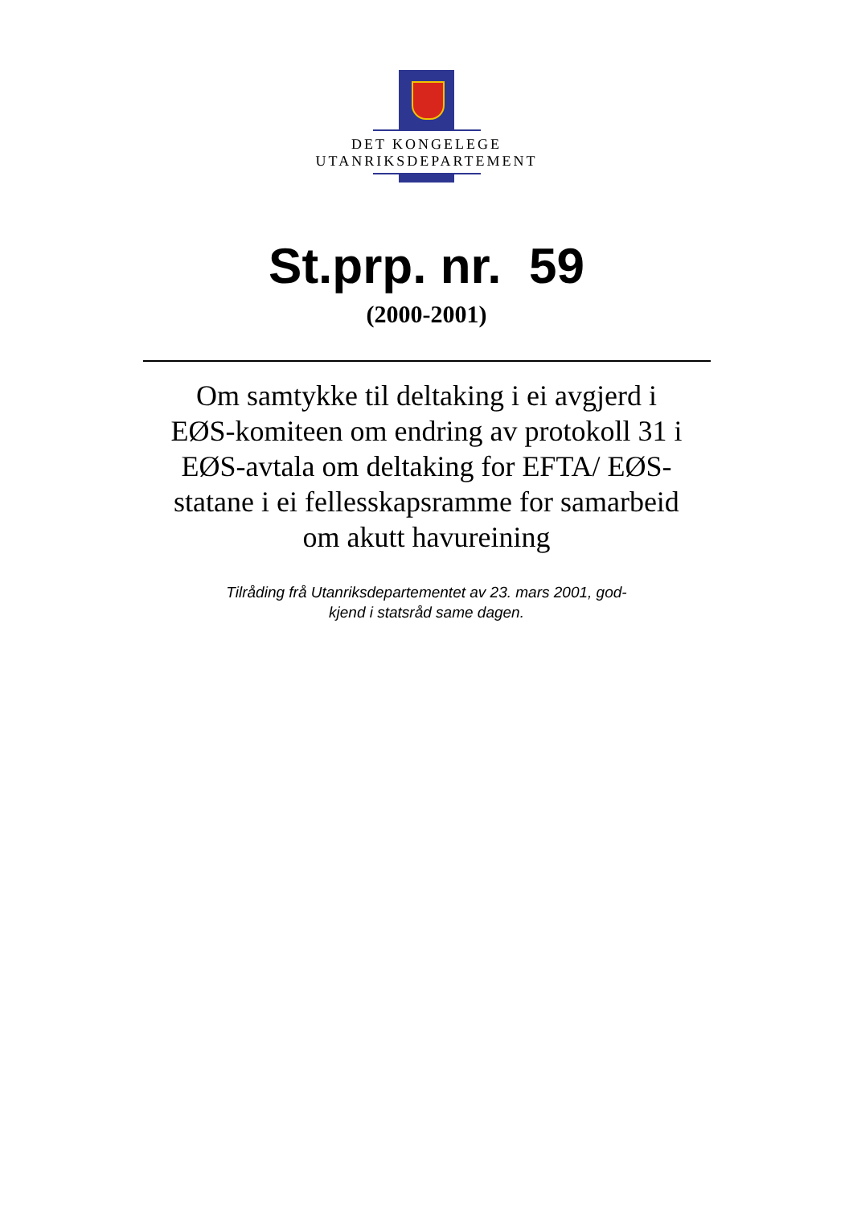DET KONGELEGE
UTANRIKSDEPARTEMENT
St.prp. nr. 59
(2000-2001)
Om samtykke til deltaking i ei avgjerd i EØS-komiteen om endring av protokoll 31 i EØS-avtala om deltaking for EFTA/ EØS-statane i ei fellesskapsramme for samarbeid om akutt havureining
Tilråding frå Utanriksdepartementet av 23. mars 2001, god-
kjend i statsråd same dagen.